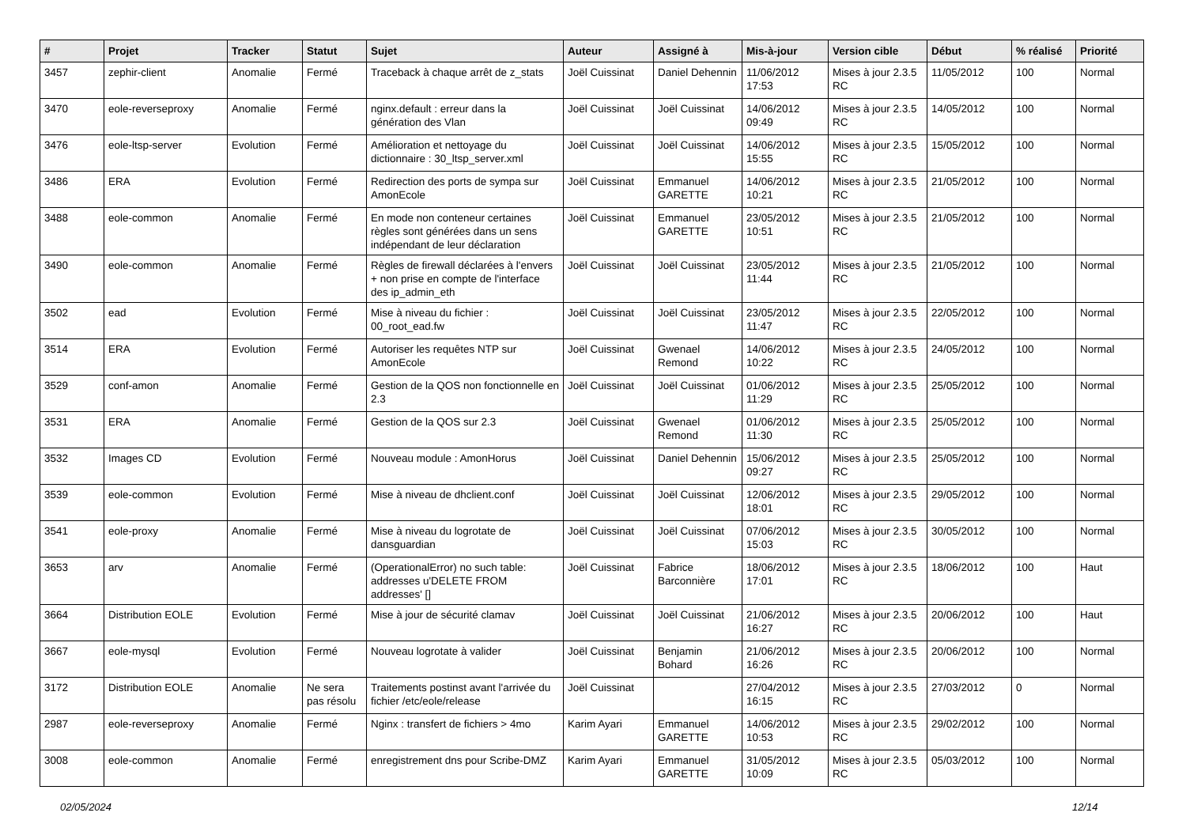| # | Projet | Tracker | Statut | Sujet | Auteur | Assigné à | Mis-à-jour | Version cible | Début | % réalisé | Priorité |
| --- | --- | --- | --- | --- | --- | --- | --- | --- | --- | --- | --- |
| 3457 | zephir-client | Anomalie | Fermé | Traceback à chaque arrêt de z_stats | Joël Cuissinat | Daniel Dehennin | 11/06/2012 17:53 | Mises à jour 2.3.5 RC | 11/05/2012 | 100 | Normal |
| 3470 | eole-reverseproxy | Anomalie | Fermé | nginx.default : erreur dans la génération des Vlan | Joël Cuissinat | Joël Cuissinat | 14/06/2012 09:49 | Mises à jour 2.3.5 RC | 14/05/2012 | 100 | Normal |
| 3476 | eole-ltsp-server | Evolution | Fermé | Amélioration et nettoyage du dictionnaire : 30_ltsp_server.xml | Joël Cuissinat | Joël Cuissinat | 14/06/2012 15:55 | Mises à jour 2.3.5 RC | 15/05/2012 | 100 | Normal |
| 3486 | ERA | Evolution | Fermé | Redirection des ports de sympa sur AmonEcole | Joël Cuissinat | Emmanuel GARETTE | 14/06/2012 10:21 | Mises à jour 2.3.5 RC | 21/05/2012 | 100 | Normal |
| 3488 | eole-common | Anomalie | Fermé | En mode non conteneur certaines règles sont générées dans un sens indépendant de leur déclaration | Joël Cuissinat | Emmanuel GARETTE | 23/05/2012 10:51 | Mises à jour 2.3.5 RC | 21/05/2012 | 100 | Normal |
| 3490 | eole-common | Anomalie | Fermé | Règles de firewall déclarées à l'envers + non prise en compte de l'interface des ip_admin_eth | Joël Cuissinat | Joël Cuissinat | 23/05/2012 11:44 | Mises à jour 2.3.5 RC | 21/05/2012 | 100 | Normal |
| 3502 | ead | Evolution | Fermé | Mise à niveau du fichier : 00_root_ead.fw | Joël Cuissinat | Joël Cuissinat | 23/05/2012 11:47 | Mises à jour 2.3.5 RC | 22/05/2012 | 100 | Normal |
| 3514 | ERA | Evolution | Fermé | Autoriser les requêtes NTP sur AmonEcole | Joël Cuissinat | Gwenael Remond | 14/06/2012 10:22 | Mises à jour 2.3.5 RC | 24/05/2012 | 100 | Normal |
| 3529 | conf-amon | Anomalie | Fermé | Gestion de la QOS non fonctionnelle en 2.3 | Joël Cuissinat | Joël Cuissinat | 01/06/2012 11:29 | Mises à jour 2.3.5 RC | 25/05/2012 | 100 | Normal |
| 3531 | ERA | Anomalie | Fermé | Gestion de la QOS sur 2.3 | Joël Cuissinat | Gwenael Remond | 01/06/2012 11:30 | Mises à jour 2.3.5 RC | 25/05/2012 | 100 | Normal |
| 3532 | Images CD | Evolution | Fermé | Nouveau module : AmonHorus | Joël Cuissinat | Daniel Dehennin | 15/06/2012 09:27 | Mises à jour 2.3.5 RC | 25/05/2012 | 100 | Normal |
| 3539 | eole-common | Evolution | Fermé | Mise à niveau de dhclient.conf | Joël Cuissinat | Joël Cuissinat | 12/06/2012 18:01 | Mises à jour 2.3.5 RC | 29/05/2012 | 100 | Normal |
| 3541 | eole-proxy | Anomalie | Fermé | Mise à niveau du logrotate de dansguardian | Joël Cuissinat | Joël Cuissinat | 07/06/2012 15:03 | Mises à jour 2.3.5 RC | 30/05/2012 | 100 | Normal |
| 3653 | arv | Anomalie | Fermé | (OperationalError) no such table: addresses u'DELETE FROM addresses' [] | Joël Cuissinat | Fabrice Barconnière | 18/06/2012 17:01 | Mises à jour 2.3.5 RC | 18/06/2012 | 100 | Haut |
| 3664 | Distribution EOLE | Evolution | Fermé | Mise à jour de sécurité clamav | Joël Cuissinat | Joël Cuissinat | 21/06/2012 16:27 | Mises à jour 2.3.5 RC | 20/06/2012 | 100 | Haut |
| 3667 | eole-mysql | Evolution | Fermé | Nouveau logrotate à valider | Joël Cuissinat | Benjamin Bohard | 21/06/2012 16:26 | Mises à jour 2.3.5 RC | 20/06/2012 | 100 | Normal |
| 3172 | Distribution EOLE | Anomalie | Ne sera pas résolu | Traitements postinst avant l'arrivée du fichier /etc/eole/release | Joël Cuissinat | | 27/04/2012 16:15 | Mises à jour 2.3.5 RC | 27/03/2012 | 0 | Normal |
| 2987 | eole-reverseproxy | Anomalie | Fermé | Nginx : transfert de fichiers > 4mo | Karim Ayari | Emmanuel GARETTE | 14/06/2012 10:53 | Mises à jour 2.3.5 RC | 29/02/2012 | 100 | Normal |
| 3008 | eole-common | Anomalie | Fermé | enregistrement dns pour Scribe-DMZ | Karim Ayari | Emmanuel GARETTE | 31/05/2012 10:09 | Mises à jour 2.3.5 RC | 05/03/2012 | 100 | Normal |
02/05/2024 12/14